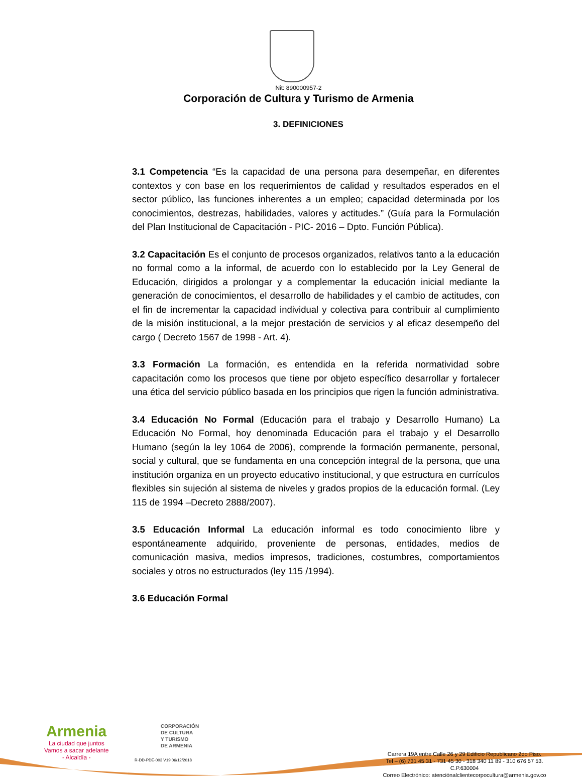Nit: 890000957-2
Corporación de Cultura y Turismo de Armenia
3. DEFINICIONES
3.1 Competencia “Es la capacidad de una persona para desempeñar, en diferentes contextos y con base en los requerimientos de calidad y resultados esperados en el sector público, las funciones inherentes a un empleo; capacidad determinada por los conocimientos, destrezas, habilidades, valores y actitudes.” (Guía para la Formulación del Plan Institucional de Capacitación - PIC- 2016 – Dpto. Función Pública).
3.2 Capacitación Es el conjunto de procesos organizados, relativos tanto a la educación no formal como a la informal, de acuerdo con lo establecido por la Ley General de Educación, dirigidos a prolongar y a complementar la educación inicial mediante la generación de conocimientos, el desarrollo de habilidades y el cambio de actitudes, con el fin de incrementar la capacidad individual y colectiva para contribuir al cumplimiento de la misión institucional, a la mejor prestación de servicios y al eficaz desempeño del cargo ( Decreto 1567 de 1998 - Art. 4).
3.3 Formación La formación, es entendida en la referida normatividad sobre capacitación como los procesos que tiene por objeto específico desarrollar y fortalecer una ética del servicio público basada en los principios que rigen la función administrativa.
3.4 Educación No Formal (Educación para el trabajo y Desarrollo Humano) La Educación No Formal, hoy denominada Educación para el trabajo y el Desarrollo Humano (según la ley 1064 de 2006), comprende la formación permanente, personal, social y cultural, que se fundamenta en una concepción integral de la persona, que una institución organiza en un proyecto educativo institucional, y que estructura en currículos flexibles sin sujeción al sistema de niveles y grados propios de la educación formal. (Ley 115 de 1994 –Decreto 2888/2007).
3.5 Educación Informal La educación informal es todo conocimiento libre y espontáneamente adquirido, proveniente de personas, entidades, medios de comunicación masiva, medios impresos, tradiciones, costumbres, comportamientos sociales y otros no estructurados (ley 115 /1994).
3.6 Educación Formal
Armenia
La ciudad que juntos
Vamos a sacar adelante
- Alcaldía -
CORPORACIÓN
DE CULTURA
Y TURISMO
DE ARMENIA
R-DD-PDE-003 V19 06/12/2018
Carrera 19A entre Calle 26 y 29 Edificio Republicano 2do Piso.
Tel – (6) 731 45 31 - 731 45 30 - 318 340 11 89 - 310 676 57 53.
C.P.630004
Correo Electrónico: atenciónalclientecorpocultura@armenia.gov.co